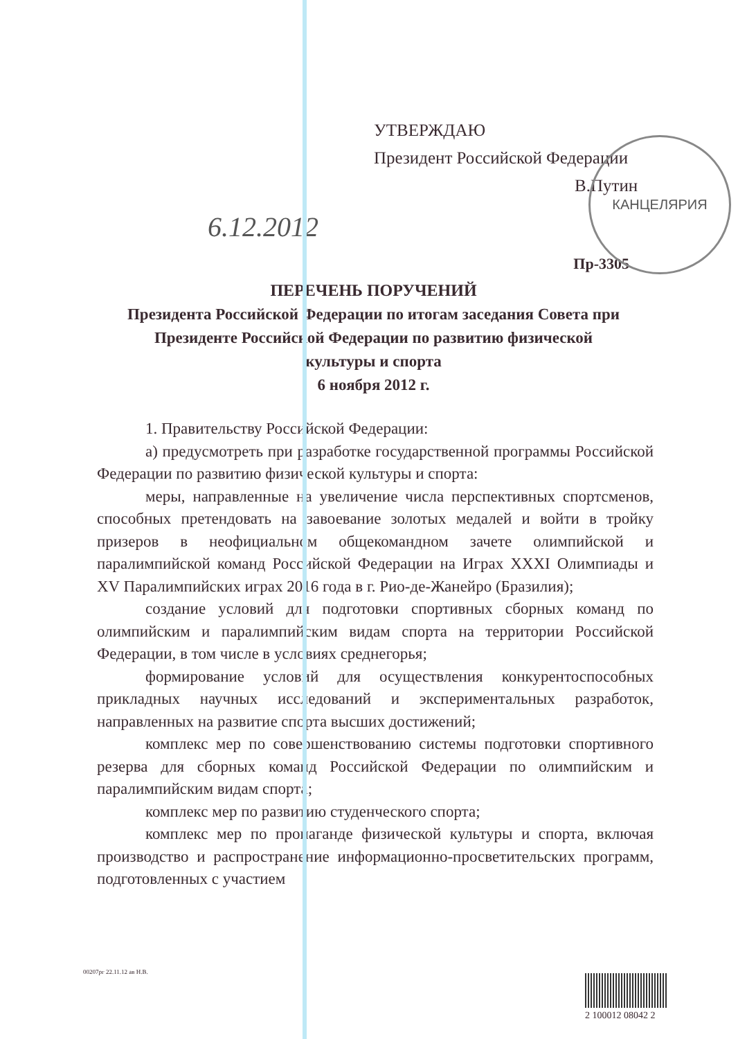КАНЦЕЛЯРИЯ
УТВЕРЖДАЮ
Президент Российской Федерации
В.Путин
6.12.2012
Пр-3305
ПЕРЕЧЕНЬ ПОРУЧЕНИЙ
Президента Российской Федерации по итогам заседания Совета при Президенте Российской Федерации по развитию физической культуры и спорта
6 ноября 2012 г.
1. Правительству Российской Федерации:
а) предусмотреть при разработке государственной программы Российской Федерации по развитию физической культуры и спорта:
меры, направленные на увеличение числа перспективных спортсменов, способных претендовать на завоевание золотых медалей и войти в тройку призеров в неофициальном общекомандном зачете олимпийской и паралимпийской команд Российской Федерации на Играх XXXI Олимпиады и XV Паралимпийских играх 2016 года в г. Рио-де-Жанейро (Бразилия);
создание условий для подготовки спортивных сборных команд по олимпийским и паралимпийским видам спорта на территории Российской Федерации, в том числе в условиях среднегорья;
формирование условий для осуществления конкурентоспособных прикладных научных исследований и экспериментальных разработок, направленных на развитие спорта высших достижений;
комплекс мер по совершенствованию системы подготовки спортивного резерва для сборных команд Российской Федерации по олимпийским и паралимпийским видам спорта;
комплекс мер по развитию студенческого спорта;
комплекс мер по пропаганде физической культуры и спорта, включая производство и распространение информационно-просветительских программ, подготовленных с участием
00207рг 22.11.12 ав Н.В.
2 100012 08042 2